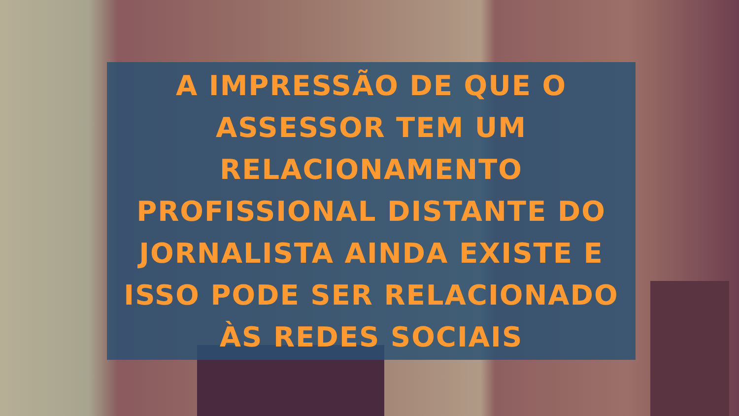A IMPRESSÃO DE QUE O
ASSESSOR TEM UM
RELACIONAMENTO
PROFISSIONAL DISTANTE DO
JORNALISTA AINDA EXISTE E
ISSO PODE SER RELACIONADO
ÀS REDES SOCIAIS